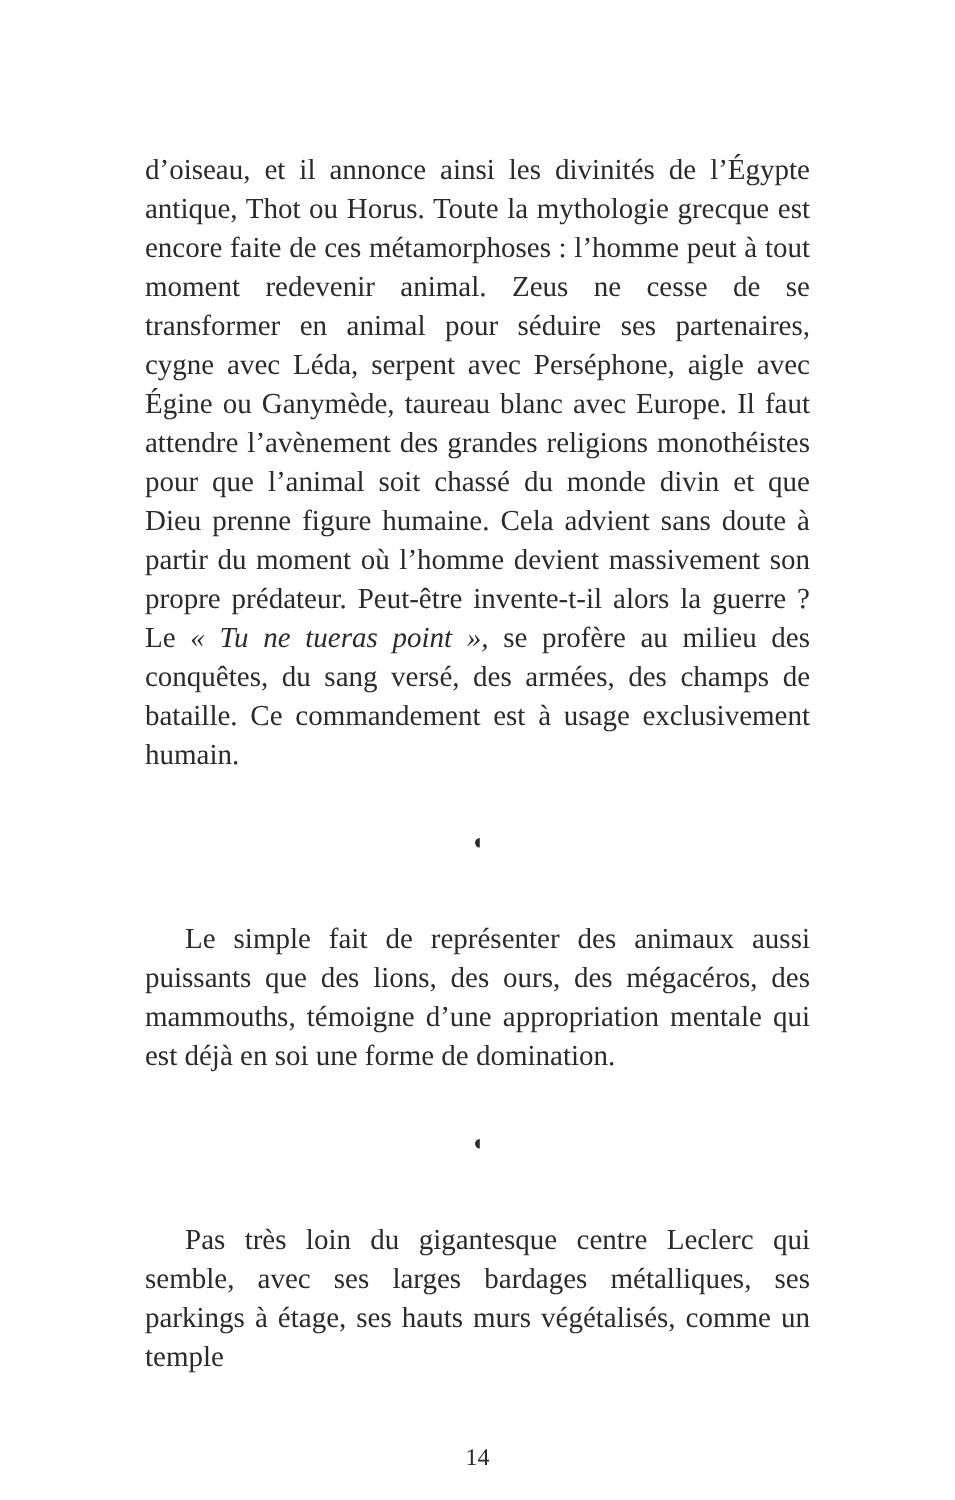d’oiseau, et il annonce ainsi les divinités de l’Égypte antique, Thot ou Horus. Toute la mythologie grecque est encore faite de ces métamorphoses : l’homme peut à tout moment redevenir animal. Zeus ne cesse de se transformer en animal pour séduire ses partenaires, cygne avec Léda, serpent avec Perséphone, aigle avec Égine ou Ganymède, taureau blanc avec Europe. Il faut attendre l’avènement des grandes religions mono­théistes pour que l’animal soit chassé du monde divin et que Dieu prenne figure humaine. Cela advient sans doute à partir du moment où l’homme devient massi­vement son propre prédateur. Peut-être invente-t-il alors la guerre ? Le « Tu ne tueras point », se profère au milieu des conquêtes, du sang versé, des armées, des champs de bataille. Ce commandement est à usage exclusivement humain.
◖
Le simple fait de représenter des animaux aussi puissants que des lions, des ours, des mégacéros, des mammouths, témoigne d’une appropriation mentale qui est déjà en soi une forme de domination.
◖
Pas très loin du gigantesque centre Leclerc qui semble, avec ses larges bardages métalliques, ses parkings à étage, ses hauts murs végétalisés, comme un temple
14